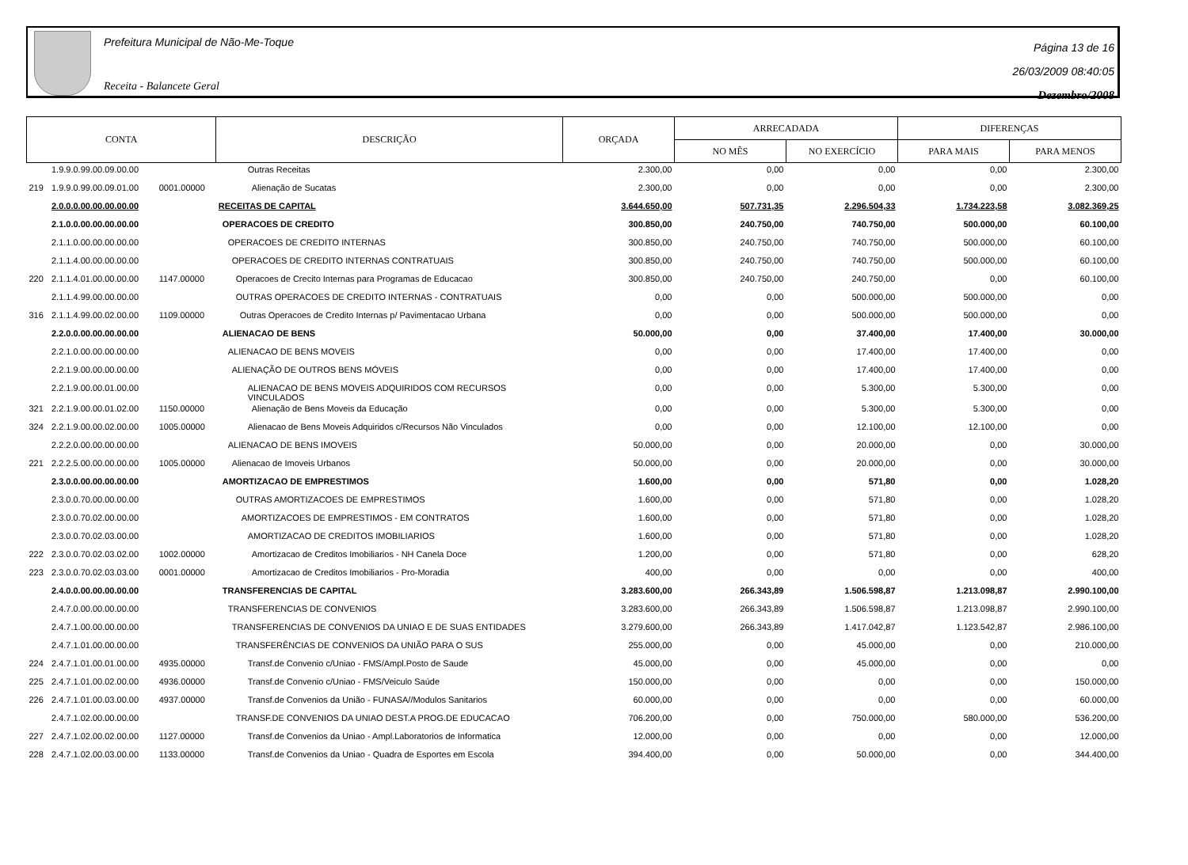Prefeitura Municipal de Não-Me-Toque
Receita - Balancete Geral
Página 13 de 16
26/03/2009 08:40:05
Dezembro/2008
| CONTA | | | DESCRIÇÃO | ORÇADA | ARRECADADA | | DIFERENÇAS | |
| --- | --- | --- | --- | --- | --- | --- | --- | --- |
| | | | | | NO MÊS | NO EXERCÍCIO | PARA MAIS | PARA MENOS |
| | 1.9.9.0.99.00.09.00.00 | | Outras Receitas | 2.300,00 | 0,00 | 0,00 | 0,00 | 2.300,00 |
| 219 | 1.9.9.0.99.00.09.01.00 | 0001.00000 | Alienação de Sucatas | 2.300,00 | 0,00 | 0,00 | 0,00 | 2.300,00 |
| | 2.0.0.0.00.00.00.00.00 | | RECEITAS DE CAPITAL | 3.644.650,00 | 507.731,35 | 2.296.504,33 | 1.734.223,58 | 3.082.369,25 |
| | 2.1.0.0.00.00.00.00.00 | | OPERACOES DE CREDITO | 300.850,00 | 240.750,00 | 740.750,00 | 500.000,00 | 60.100,00 |
| | 2.1.1.0.00.00.00.00.00 | | OPERACOES DE CREDITO INTERNAS | 300.850,00 | 240.750,00 | 740.750,00 | 500.000,00 | 60.100,00 |
| | 2.1.1.4.00.00.00.00.00 | | OPERACOES DE CREDITO INTERNAS CONTRATUAIS | 300.850,00 | 240.750,00 | 740.750,00 | 500.000,00 | 60.100,00 |
| 220 | 2.1.1.4.01.00.00.00.00 | 1147.00000 | Operacoes de Crecito Internas para Programas de Educacao | 300.850,00 | 240.750,00 | 240.750,00 | 0,00 | 60.100,00 |
| | 2.1.1.4.99.00.00.00.00 | | OUTRAS OPERACOES DE CREDITO INTERNAS - CONTRATUAIS | 0,00 | 0,00 | 500.000,00 | 500.000,00 | 0,00 |
| 316 | 2.1.1.4.99.00.02.00.00 | 1109.00000 | Outras Operacoes de Credito Internas p/ Pavimentacao Urbana | 0,00 | 0,00 | 500.000,00 | 500.000,00 | 0,00 |
| | 2.2.0.0.00.00.00.00.00 | | ALIENACAO DE BENS | 50.000,00 | 0,00 | 37.400,00 | 17.400,00 | 30.000,00 |
| | 2.2.1.0.00.00.00.00.00 | | ALIENACAO DE BENS MOVEIS | 0,00 | 0,00 | 17.400,00 | 17.400,00 | 0,00 |
| | 2.2.1.9.00.00.00.00.00 | | ALIENAÇÃO DE OUTROS BENS MÓVEIS | 0,00 | 0,00 | 17.400,00 | 17.400,00 | 0,00 |
| | 2.2.1.9.00.00.01.00.00 | | ALIENACAO DE BENS MOVEIS ADQUIRIDOS COM RECURSOS VINCULADOS | 0,00 | 0,00 | 5.300,00 | 5.300,00 | 0,00 |
| 321 | 2.2.1.9.00.00.01.02.00 | 1150.00000 | Alienação de Bens Moveis da Educação | 0,00 | 0,00 | 5.300,00 | 5.300,00 | 0,00 |
| 324 | 2.2.1.9.00.00.02.00.00 | 1005.00000 | Alienacao de Bens Moveis Adquiridos c/Recursos Não Vinculados | 0,00 | 0,00 | 12.100,00 | 12.100,00 | 0,00 |
| | 2.2.2.0.00.00.00.00.00 | | ALIENACAO DE BENS IMOVEIS | 50.000,00 | 0,00 | 20.000,00 | 0,00 | 30.000,00 |
| 221 | 2.2.2.5.00.00.00.00.00 | 1005.00000 | Alienacao de Imoveis Urbanos | 50.000,00 | 0,00 | 20.000,00 | 0,00 | 30.000,00 |
| | 2.3.0.0.00.00.00.00.00 | | AMORTIZACAO DE EMPRESTIMOS | 1.600,00 | 0,00 | 571,80 | 0,00 | 1.028,20 |
| | 2.3.0.0.70.00.00.00.00 | | OUTRAS AMORTIZACOES DE EMPRESTIMOS | 1.600,00 | 0,00 | 571,80 | 0,00 | 1.028,20 |
| | 2.3.0.0.70.02.00.00.00 | | AMORTIZACOES DE EMPRESTIMOS - EM CONTRATOS | 1.600,00 | 0,00 | 571,80 | 0,00 | 1.028,20 |
| | 2.3.0.0.70.02.03.00.00 | | AMORTIZACAO DE CREDITOS IMOBILIARIOS | 1.600,00 | 0,00 | 571,80 | 0,00 | 1.028,20 |
| 222 | 2.3.0.0.70.02.03.02.00 | 1002.00000 | Amortizacao de Creditos Imobiliarios - NH Canela Doce | 1.200,00 | 0,00 | 571,80 | 0,00 | 628,20 |
| 223 | 2.3.0.0.70.02.03.03.00 | 0001.00000 | Amortizacao de Creditos Imobiliarios - Pro-Moradia | 400,00 | 0,00 | 0,00 | 0,00 | 400,00 |
| | 2.4.0.0.00.00.00.00.00 | | TRANSFERENCIAS DE CAPITAL | 3.283.600,00 | 266.343,89 | 1.506.598,87 | 1.213.098,87 | 2.990.100,00 |
| | 2.4.7.0.00.00.00.00.00 | | TRANSFERENCIAS DE CONVENIOS | 3.283.600,00 | 266.343,89 | 1.506.598,87 | 1.213.098,87 | 2.990.100,00 |
| | 2.4.7.1.00.00.00.00.00 | | TRANSFERENCIAS DE CONVENIOS DA UNIAO E DE SUAS ENTIDADES | 3.279.600,00 | 266.343,89 | 1.417.042,87 | 1.123.542,87 | 2.986.100,00 |
| | 2.4.7.1.01.00.00.00.00 | | TRANSFERÊNCIAS DE CONVENIOS DA UNIÃO PARA O SUS | 255.000,00 | 0,00 | 45.000,00 | 0,00 | 210.000,00 |
| 224 | 2.4.7.1.01.00.01.00.00 | 4935.00000 | Transf.de Convenio c/Uniao - FMS/Ampl.Posto de Saude | 45.000,00 | 0,00 | 45.000,00 | 0,00 | 0,00 |
| 225 | 2.4.7.1.01.00.02.00.00 | 4936.00000 | Transf.de Convenio c/Uniao - FMS/Veiculo Saúde | 150.000,00 | 0,00 | 0,00 | 0,00 | 150.000,00 |
| 226 | 2.4.7.1.01.00.03.00.00 | 4937.00000 | Transf.de Convenios da União - FUNASA//Modulos Sanitarios | 60.000,00 | 0,00 | 0,00 | 0,00 | 60.000,00 |
| | 2.4.7.1.02.00.00.00.00 | | TRANSF.DE CONVENIOS DA UNIAO DEST.A PROG.DE EDUCACAO | 706.200,00 | 0,00 | 750.000,00 | 580.000,00 | 536.200,00 |
| 227 | 2.4.7.1.02.00.02.00.00 | 1127.00000 | Transf.de Convenios da Uniao - Ampl.Laboratorios de Informatica | 12.000,00 | 0,00 | 0,00 | 0,00 | 12.000,00 |
| 228 | 2.4.7.1.02.00.03.00.00 | 1133.00000 | Transf.de Convenios da Uniao - Quadra de Esportes em Escola | 394.400,00 | 0,00 | 50.000,00 | 0,00 | 344.400,00 |